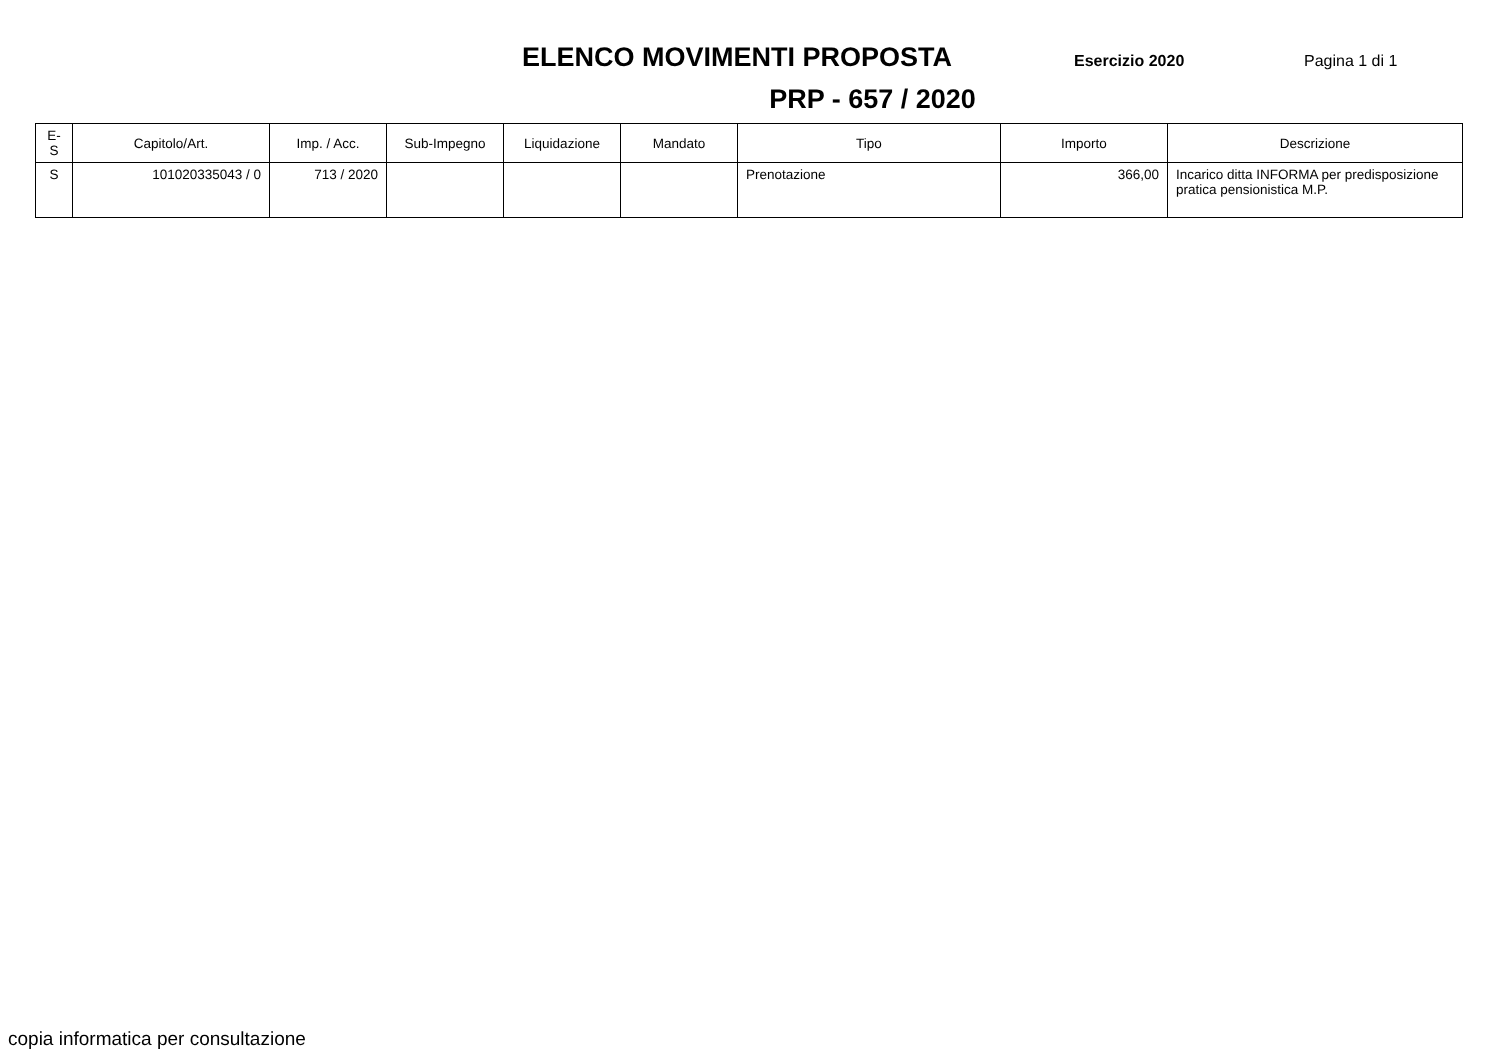ELENCO MOVIMENTI PROPOSTA
Esercizio 2020 Pagina 1 di 1
PRP - 657 / 2020
| E-S | Capitolo/Art. | Imp. / Acc. | Sub-Impegno | Liquidazione | Mandato | Tipo | Importo | Descrizione |
| --- | --- | --- | --- | --- | --- | --- | --- | --- |
| S | 101020335043 / 0 | 713 / 2020 | | | | Prenotazione | 366,00 | Incarico ditta INFORMA per predisposizione pratica pensionistica M.P. |
copia informatica per consultazione